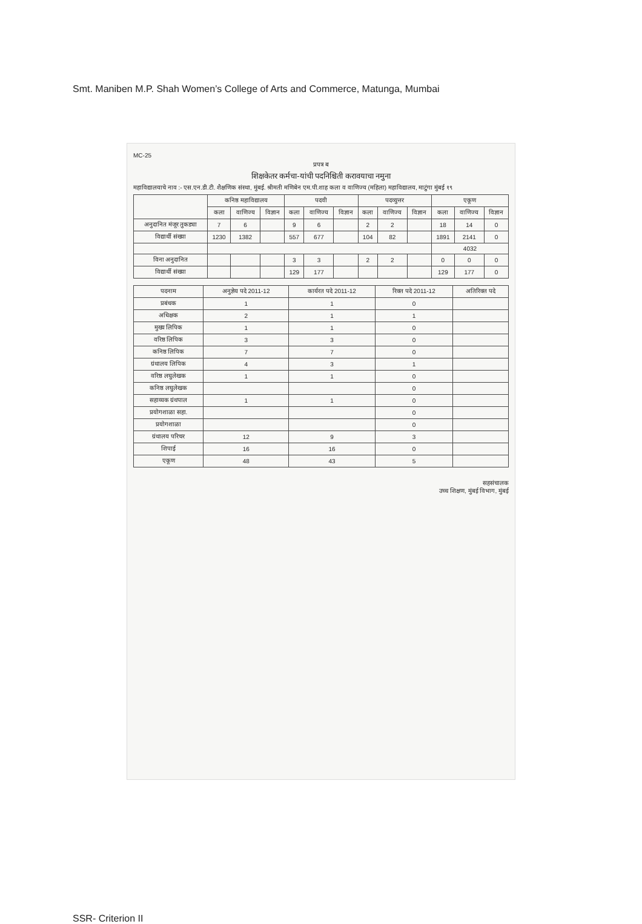Smt. Maniben M.P. Shah Women’s College of Arts and Commerce, Matunga, Mumbai
MC-25
प्रपत्र ब
शिक्षकेतर कर्मचा-यांची पदनिश्चिती करावयाचा नमुना
महाविद्यालयाचे नाव :- एस.एन.डी.टी. शैक्षणिक संस्था, मुंबई. श्रीमती मणिबेन एम.पी.शाह कला व वाणिज्य (महिला) महाविद्यालय, माटुंगा मुंबई १९
| | कनिष्ठ महाविद्यालय | | | पदवी | | | पदव्युत्तर | | | एकूण | | |
| --- | --- | --- | --- | --- | --- | --- | --- | --- | --- | --- | --- | --- |
| | कला | वाणिज्य | विज्ञान | कला | वाणिज्य | विज्ञान | कला | वाणिज्य | विज्ञान | कला | वाणिज्य | विज्ञान |
| अनुदानित मंजूर तुकड्या | 7 | 6 | | 9 | 6 | | 2 | 2 | | 18 | 14 | 0 |
| विद्यार्थी संख्या | 1230 | 1382 | | 557 | 677 | | 104 | 82 | | 1891 | 2141 | 0 |
| | | | | | | | | | | 4032 | | |
| विना अनुदानित | | | | 3 | 3 | | 2 | 2 | | 0 | 0 | 0 |
| विद्यार्थी संख्या | | | | 129 | 177 | | | | | 129 | 177 | 0 |
| पदनाम | अनुज्ञेय पदे 2011-12 | कार्यरत पदे 2011-12 | रिक्त पदे 2011-12 | अतिरिक्त पदे |
| --- | --- | --- | --- | --- |
| प्रबंधक | 1 | 1 | 0 | |
| अधिक्षक | 2 | 1 | 1 | |
| मुख्य लिपिक | 1 | 1 | 0 | |
| वरिष्ठ लिपिक | 3 | 3 | 0 | |
| कनिष्ठ लिपिक | 7 | 7 | 0 | |
| ग्रंथालय लिपिक | 4 | 3 | 1 | |
| वरिष्ठ लघुलेखक | 1 | 1 | 0 | |
| कनिष्ठ लघुलेखक | | | 0 | |
| सहाय्यक ग्रंथपाल | 1 | 1 | 0 | |
| प्रयोगशाळा सहा. | | | 0 | |
| प्रयोगशाळा | | | 0 | |
| ग्रंथालय परिचर | 12 | 9 | 3 | |
| शिपाई | 16 | 16 | 0 | |
| एकूण | 48 | 43 | 5 | |
सहसंचालक
उच्च शिक्षण, मुंबई विभाग, मुंबई
SSR- Criterion II